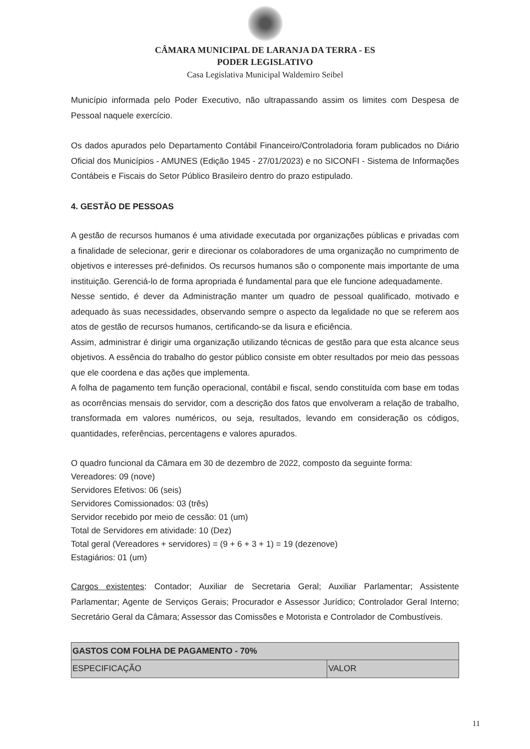CÂMARA MUNICIPAL DE LARANJA DA TERRA - ES
PODER LEGISLATIVO
Casa Legislativa Municipal Waldemiro Seibel
Município informada pelo Poder Executivo, não ultrapassando assim os limites com Despesa de Pessoal naquele exercício.
Os dados apurados pelo Departamento Contábil Financeiro/Controladoria foram publicados no Diário Oficial dos Municípios - AMUNES (Edição 1945 - 27/01/2023) e no SICONFI - Sistema de Informações Contábeis e Fiscais do Setor Público Brasileiro dentro do prazo estipulado.
4. GESTÃO DE PESSOAS
A gestão de recursos humanos é uma atividade executada por organizações públicas e privadas com a finalidade de selecionar, gerir e direcionar os colaboradores de uma organização no cumprimento de objetivos e interesses pré-definidos. Os recursos humanos são o componente mais importante de uma instituição. Gerenciá-lo de forma apropriada é fundamental para que ele funcione adequadamente.
Nesse sentido, é dever da Administração manter um quadro de pessoal qualificado, motivado e adequado às suas necessidades, observando sempre o aspecto da legalidade no que se referem aos atos de gestão de recursos humanos, certificando-se da lisura e eficiência.
Assim, administrar é dirigir uma organização utilizando técnicas de gestão para que esta alcance seus objetivos. A essência do trabalho do gestor público consiste em obter resultados por meio das pessoas que ele coordena e das ações que implementa.
A folha de pagamento tem função operacional, contábil e fiscal, sendo constituída com base em todas as ocorrências mensais do servidor, com a descrição dos fatos que envolveram a relação de trabalho, transformada em valores numéricos, ou seja, resultados, levando em consideração os códigos, quantidades, referências, percentagens e valores apurados.
O quadro funcional da Câmara em 30 de dezembro de 2022, composto da seguinte forma:
Vereadores: 09 (nove)
Servidores Efetivos: 06 (seis)
Servidores Comissionados: 03 (três)
Servidor recebido por meio de cessão: 01 (um)
Total de Servidores em atividade: 10 (Dez)
Total geral (Vereadores + servidores) = (9 + 6 + 3 + 1) = 19 (dezenove)
Estagiários: 01 (um)
Cargos existentes: Contador; Auxiliar de Secretaria Geral; Auxiliar Parlamentar; Assistente Parlamentar; Agente de Serviços Gerais; Procurador e Assessor Jurídico; Controlador Geral Interno; Secretário Geral da Câmara; Assessor das Comissões e Motorista e Controlador de Combustíveis.
| GASTOS COM FOLHA DE PAGAMENTO - 70% | |
| --- | --- |
| ESPECIFICAÇÃO | VALOR |
11